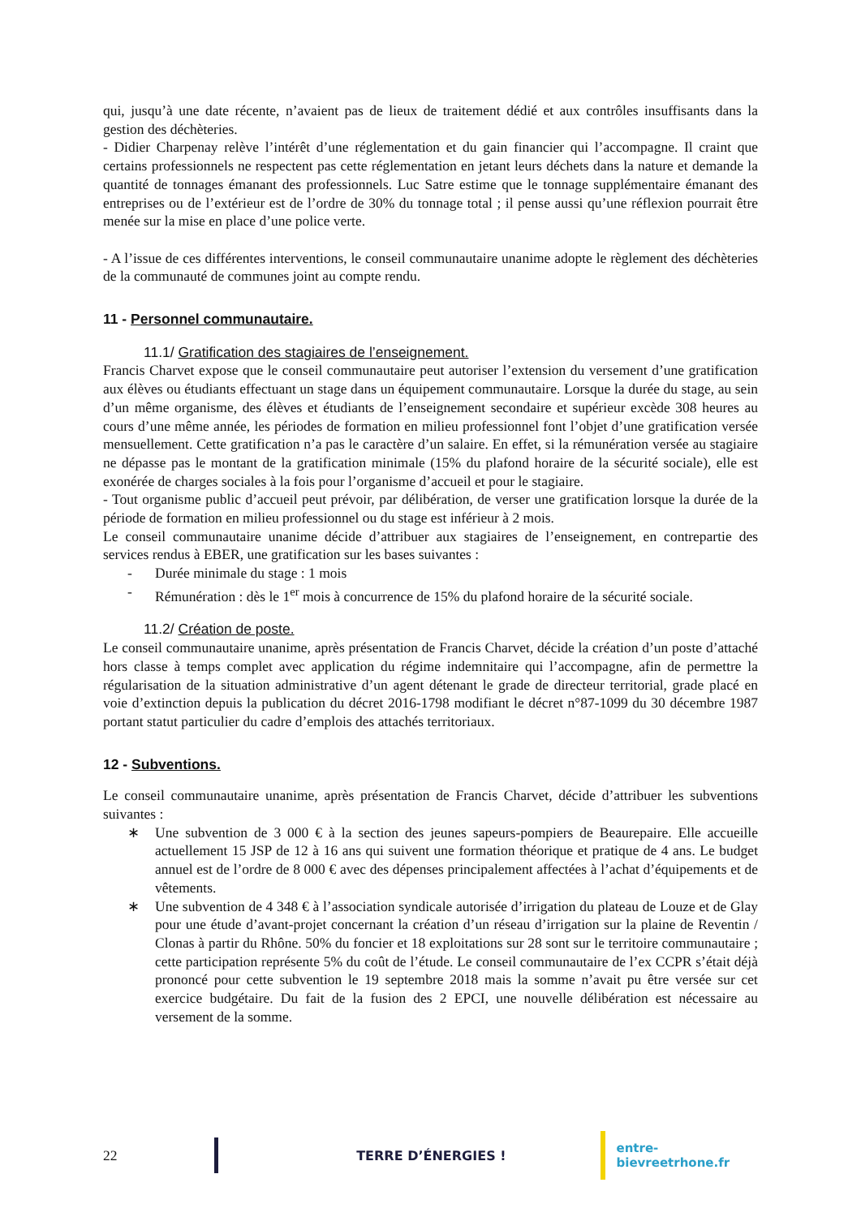qui, jusqu’à une date récente, n’avaient pas de lieux de traitement dédié et aux contrôles insuffisants dans la gestion des déchèteries.
- Didier Charpenay relève l’intérêt d’une réglementation et du gain financier qui l’accompagne. Il craint que certains professionnels ne respectent pas cette réglementation en jetant leurs déchets dans la nature et demande la quantité de tonnages émanant des professionnels. Luc Satre estime que le tonnage supplémentaire émanant des entreprises ou de l’extérieur est de l’ordre de 30% du tonnage total ; il pense aussi qu’une réflexion pourrait être menée sur la mise en place d’une police verte.
- A l’issue de ces différentes interventions, le conseil communautaire unanime adopte le règlement des déchèteries de la communauté de communes joint au compte rendu.
11 - Personnel communautaire.
11.1/ Gratification des stagiaires de l’enseignement.
Francis Charvet expose que le conseil communautaire peut autoriser l’extension du versement d’une gratification aux élèves ou étudiants effectuant un stage dans un équipement communautaire. Lorsque la durée du stage, au sein d’un même organisme, des élèves et étudiants de l’enseignement secondaire et supérieur excède 308 heures au cours d’une même année, les périodes de formation en milieu professionnel font l’objet d’une gratification versée mensuellement. Cette gratification n’a pas le caractère d’un salaire. En effet, si la rémunération versée au stagiaire ne dépasse pas le montant de la gratification minimale (15% du plafond horaire de la sécurité sociale), elle est exonérée de charges sociales à la fois pour l’organisme d’accueil et pour le stagiaire.
- Tout organisme public d’accueil peut prévoir, par délibération, de verser une gratification lorsque la durée de la période de formation en milieu professionnel ou du stage est inférieur à 2 mois.
Le conseil communautaire unanime décide d’attribuer aux stagiaires de l’enseignement, en contrepartie des services rendus à EBER, une gratification sur les bases suivantes :
- Durée minimale du stage : 1 mois
- Rémunération : dès le 1<sup>er</sup> mois à concurrence de 15% du plafond horaire de la sécurité sociale.
11.2/ Création de poste.
Le conseil communautaire unanime, après présentation de Francis Charvet, décide la création d’un poste d’attaché hors classe à temps complet avec application du régime indemnitaire qui l’accompagne, afin de permettre la régularisation de la situation administrative d’un agent détenant le grade de directeur territorial, grade placé en voie d’extinction depuis la publication du décret 2016-1798 modifiant le décret n°87-1099 du 30 décembre 1987 portant statut particulier du cadre d’emplois des attachés territoriaux.
12 - Subventions.
Le conseil communautaire unanime, après présentation de Francis Charvet, décide d’attribuer les subventions suivantes :
∗ Une subvention de 3 000 € à la section des jeunes sapeurs-pompiers de Beaurepaire. Elle accueille actuellement 15 JSP de 12 à 16 ans qui suivent une formation théorique et pratique de 4 ans. Le budget annuel est de l’ordre de 8 000 € avec des dépenses principalement affectées à l’achat d’équipements et de vêtements.
∗ Une subvention de 4 348 € à l’association syndicale autorisée d’irrigation du plateau de Louze et de Glay pour une étude d’avant-projet concernant la création d’un réseau d’irrigation sur la plaine de Reventin / Clonas à partir du Rhône. 50% du foncier et 18 exploitations sur 28 sont sur le territoire communautaire ; cette participation représente 5% du coût de l’étude. Le conseil communautaire de l’ex CCPR s’était déjà prononcé pour cette subvention le 19 septembre 2018 mais la somme n’avait pu être versée sur cet exercice budgétaire. Du fait de la fusion des 2 EPCI, une nouvelle délibération est nécessaire au versement de la somme.
22 TERRE D’ÉNERGIES ! entre-bievreetrhone.fr